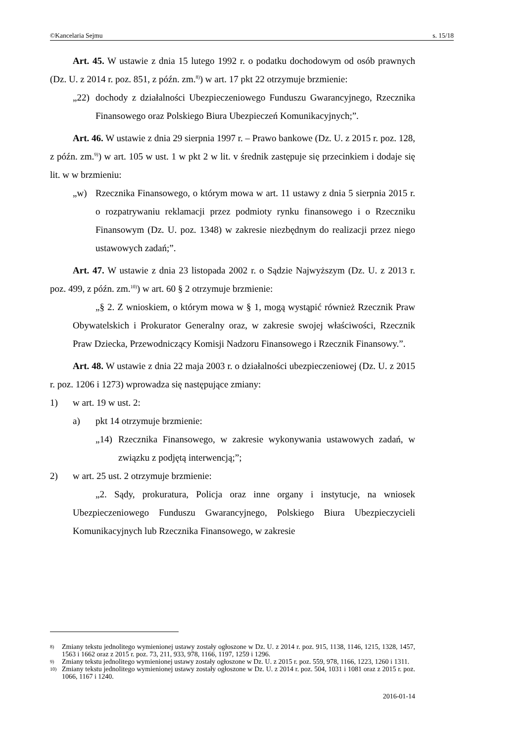©Kancelaria Sejmu s. 15/18
Art. 45. W ustawie z dnia 15 lutego 1992 r. o podatku dochodowym od osób prawnych (Dz. U. z 2014 r. poz. 851, z późn. zm.<sup>8)</sup>) w art. 17 pkt 22 otrzymuje brzmienie:
„22) dochody z działalności Ubezpieczeniowego Funduszu Gwarancyjnego, Rzecznika Finansowego oraz Polskiego Biura Ubezpieczeń Komunikacyjnych;”.
Art. 46. W ustawie z dnia 29 sierpnia 1997 r. – Prawo bankowe (Dz. U. z 2015 r. poz. 128, z późn. zm.<sup>9)</sup>) w art. 105 w ust. 1 w pkt 2 w lit. v średnik zastępuje się przecinkiem i dodaje się lit. w w brzmieniu:
„w) Rzecznika Finansowego, o którym mowa w art. 11 ustawy z dnia 5 sierpnia 2015 r. o rozpatrywaniu reklamacji przez podmioty rynku finansowego i o Rzeczniku Finansowym (Dz. U. poz. 1348) w zakresie niezbędnym do realizacji przez niego ustawowych zadań;”.
Art. 47. W ustawie z dnia 23 listopada 2002 r. o Sądzie Najwyższym (Dz. U. z 2013 r. poz. 499, z późn. zm.<sup>10)</sup>) w art. 60 § 2 otrzymuje brzmienie:
„§ 2. Z wnioskiem, o którym mowa w § 1, mogą wystąpić również Rzecznik Praw Obywatelskich i Prokurator Generalny oraz, w zakresie swojej właściwości, Rzecznik Praw Dziecka, Przewodniczący Komisji Nadzoru Finansowego i Rzecznik Finansowy.”.
Art. 48. W ustawie z dnia 22 maja 2003 r. o działalności ubezpieczeniowej (Dz. U. z 2015 r. poz. 1206 i 1273) wprowadza się następujące zmiany:
1) w art. 19 w ust. 2:
a) pkt 14 otrzymuje brzmienie:
„14) Rzecznika Finansowego, w zakresie wykonywania ustawowych zadań, w związku z podjętą interwencją;”;
2) w art. 25 ust. 2 otrzymuje brzmienie:
„2. Sądy, prokuratura, Policja oraz inne organy i instytucje, na wniosek Ubezpieczeniowego Funduszu Gwarancyjnego, Polskiego Biura Ubezpieczycieli Komunikacyjnych lub Rzecznika Finansowego, w zakresie
8) Zmiany tekstu jednolitego wymienionej ustawy zostały ogłoszone w Dz. U. z 2014 r. poz. 915, 1138, 1146, 1215, 1328, 1457, 1563 i 1662 oraz z 2015 r. poz. 73, 211, 933, 978, 1166, 1197, 1259 i 1296.
9) Zmiany tekstu jednolitego wymienionej ustawy zostały ogłoszone w Dz. U. z 2015 r. poz. 559, 978, 1166, 1223, 1260 i 1311.
10) Zmiany tekstu jednolitego wymienionej ustawy zostały ogłoszone w Dz. U. z 2014 r. poz. 504, 1031 i 1081 oraz z 2015 r. poz. 1066, 1167 i 1240.
2016-01-14